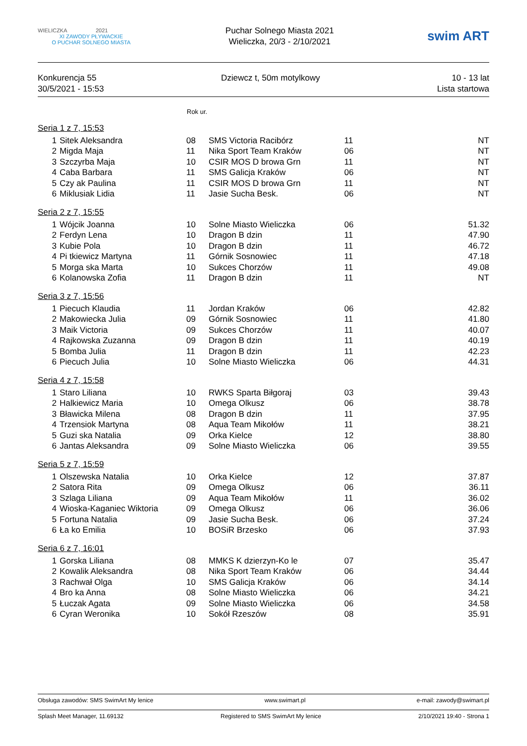WIELICZKA 2021
XI ZAWODY PŁYWACKIE
O PUCHAR SOLNEGO MIASTA
Puchar Solnego Miasta 2021
Wieliczka, 20/3 - 2/10/2021
swim ART
Konkurencja 55
30/5/2021 - 15:53
Dziewcz t, 50m motylkowy 10 - 13 lat
Lista startowa
Rok ur.
| Seria 1 z 7, 15:53 | | | | | |
| 1 | Sitek Aleksandra | 08 | SMS Victoria Racibórz | 11 | NT |
| 2 | Migda Maja | 11 | Nika Sport Team Kraków | 06 | NT |
| 3 | Szczyrba Maja | 10 | CSIR MOS D browa Grn | 11 | NT |
| 4 | Caba Barbara | 11 | SMS Galicja Kraków | 06 | NT |
| 5 | Czy ak Paulina | 11 | CSIR MOS D browa Grn | 11 | NT |
| 6 | Miklusiak Lidia | 11 | Jasie Sucha Besk. | 06 | NT |
| Seria 2 z 7, 15:55 | | | | | |
| 1 | Wójcik Joanna | 10 | Solne Miasto Wieliczka | 06 | 51.32 |
| 2 | Ferdyn Lena | 10 | Dragon B dzin | 11 | 47.90 |
| 3 | Kubie Pola | 10 | Dragon B dzin | 11 | 46.72 |
| 4 | Pi tkiewicz Martyna | 11 | Górnik Sosnowiec | 11 | 47.18 |
| 5 | Morga ska Marta | 10 | Sukces Chorzów | 11 | 49.08 |
| 6 | Kolanowska Zofia | 11 | Dragon B dzin | 11 | NT |
| Seria 3 z 7, 15:56 | | | | | |
| 1 | Piecuch Klaudia | 11 | Jordan Kraków | 06 | 42.82 |
| 2 | Makowiecka Julia | 09 | Górnik Sosnowiec | 11 | 41.80 |
| 3 | Maik Victoria | 09 | Sukces Chorzów | 11 | 40.07 |
| 4 | Rajkowska Zuzanna | 09 | Dragon B dzin | 11 | 40.19 |
| 5 | Bomba Julia | 11 | Dragon B dzin | 11 | 42.23 |
| 6 | Piecuch Julia | 10 | Solne Miasto Wieliczka | 06 | 44.31 |
| Seria 4 z 7, 15:58 | | | | | |
| 1 | Staro Liliana | 10 | RWKS Sparta Biłgoraj | 03 | 39.43 |
| 2 | Halkiewicz Maria | 10 | Omega Olkusz | 06 | 38.78 |
| 3 | Bławicka Milena | 08 | Dragon B dzin | 11 | 37.95 |
| 4 | Trzensiok Martyna | 08 | Aqua Team Mikołów | 11 | 38.21 |
| 5 | Guzi ska Natalia | 09 | Orka Kielce | 12 | 38.80 |
| 6 | Jantas Aleksandra | 09 | Solne Miasto Wieliczka | 06 | 39.55 |
| Seria 5 z 7, 15:59 | | | | | |
| 1 | Olszewska Natalia | 10 | Orka Kielce | 12 | 37.87 |
| 2 | Satora Rita | 09 | Omega Olkusz | 06 | 36.11 |
| 3 | Szlaga Liliana | 09 | Aqua Team Mikołów | 11 | 36.02 |
| 4 | Wioska-Kaganiec Wiktoria | 09 | Omega Olkusz | 06 | 36.06 |
| 5 | Fortuna Natalia | 09 | Jasie Sucha Besk. | 06 | 37.24 |
| 6 | Ła ko Emilia | 10 | BOSiR Brzesko | 06 | 37.93 |
| Seria 6 z 7, 16:01 | | | | | |
| 1 | Gorska Liliana | 08 | MMKS K dzierzyn-Ko le | 07 | 35.47 |
| 2 | Kowalik Aleksandra | 08 | Nika Sport Team Kraków | 06 | 34.44 |
| 3 | Rachwał Olga | 10 | SMS Galicja Kraków | 06 | 34.14 |
| 4 | Bro ka Anna | 08 | Solne Miasto Wieliczka | 06 | 34.21 |
| 5 | Łuczak Agata | 09 | Solne Miasto Wieliczka | 06 | 34.58 |
| 6 | Cyran Weronika | 10 | Sokół Rzeszów | 08 | 35.91 |
Obsługa zawodów: SMS SwimArt My lenice www.swimart.pl e-mail: zawody@swimart.pl
Splash Meet Manager, 11.69132 Registered to SMS SwimArt My lenice 2/10/2021 19:40 - Strona 1